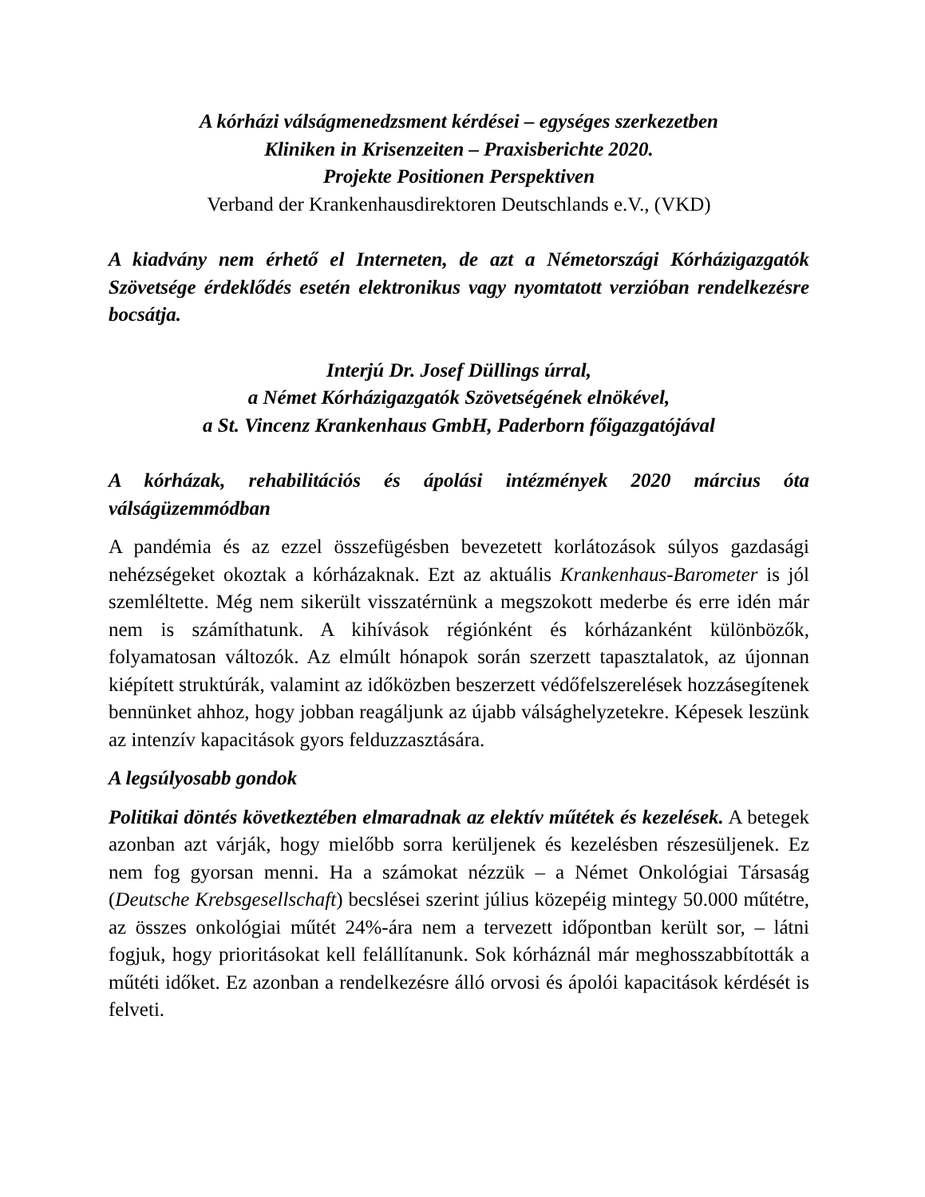A kórházi válságmenedzsment kérdései – egységes szerkezetben
Kliniken in Krisenzeiten – Praxisberichte 2020.
Projekte Positionen Perspektiven
Verband der Krankenhausdirektoren Deutschlands e.V., (VKD)
A kiadvány nem érhető el Interneten, de azt a Németországi Kórházigazgatók Szövetsége érdeklődés esetén elektronikus vagy nyomtatott verzióban rendelkezésre bocsátja.
Interjú Dr. Josef Düllings úrral,
a Német Kórházigazgatók Szövetségének elnökével,
a St. Vincenz Krankenhaus GmbH, Paderborn főigazgatójával
A kórházak, rehabilitációs és ápolási intézmények 2020 március óta válságüzemmódban
A pandémia és az ezzel összefügésben bevezetett korlátozások súlyos gazdasági nehézségeket okoztak a kórházaknak. Ezt az aktuális Krankenhaus-Barometer is jól szemléltette. Még nem sikerült visszatérnünk a megszokott mederbe és erre idén már nem is számíthatunk. A kihívások régiónként és kórházanként különbözők, folyamatosan változók. Az elmúlt hónapok során szerzett tapasztalatok, az újonnan kiépített struktúrák, valamint az időközben beszerzett védőfelszerelések hozzásegítenek bennünket ahhoz, hogy jobban reagáljunk az újabb válsághelyzetekre. Képesek leszünk az intenzív kapacitások gyors felduzzasztására.
A legsúlyosabb gondok
Politikai döntés következtében elmaradnak az elektív műtétek és kezelések. A betegek azonban azt várják, hogy mielőbb sorra kerüljenek és kezelésben részesüljenek. Ez nem fog gyorsan menni. Ha a számokat nézzük – a Német Onkológiai Társaság (Deutsche Krebsgesellschaft) becslései szerint július közepéig mintegy 50.000 műtétre, az összes onkológiai műtét 24%-ára nem a tervezett időpontban került sor, – látni fogjuk, hogy prioritásokat kell felállítanunk. Sok kórháznál már meghosszabbították a műtéti időket. Ez azonban a rendelkezésre álló orvosi és ápolói kapacitások kérdését is felveti.